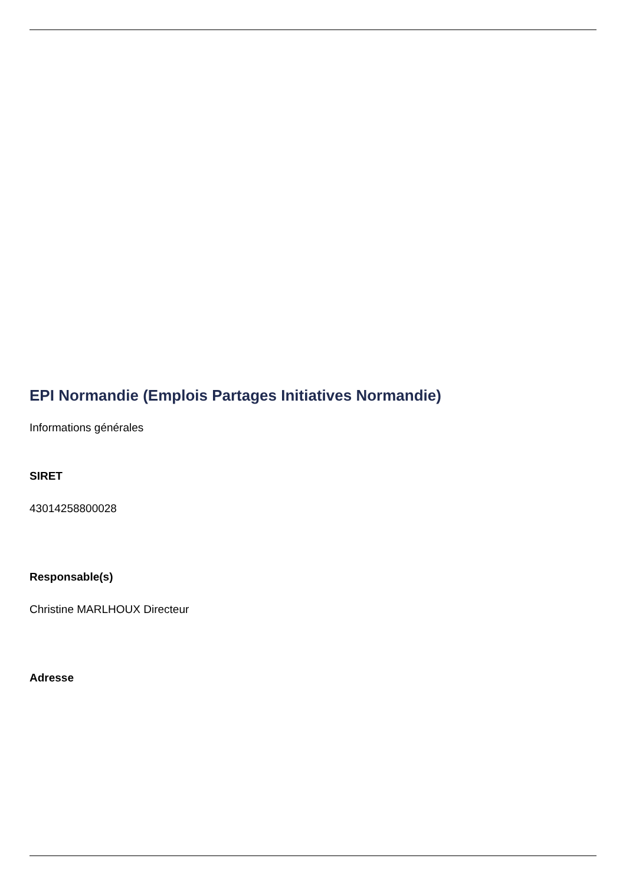EPI Normandie (Emplois Partages Initiatives Normandie)
Informations générales
SIRET
43014258800028
Responsable(s)
Christine MARLHOUX Directeur
Adresse